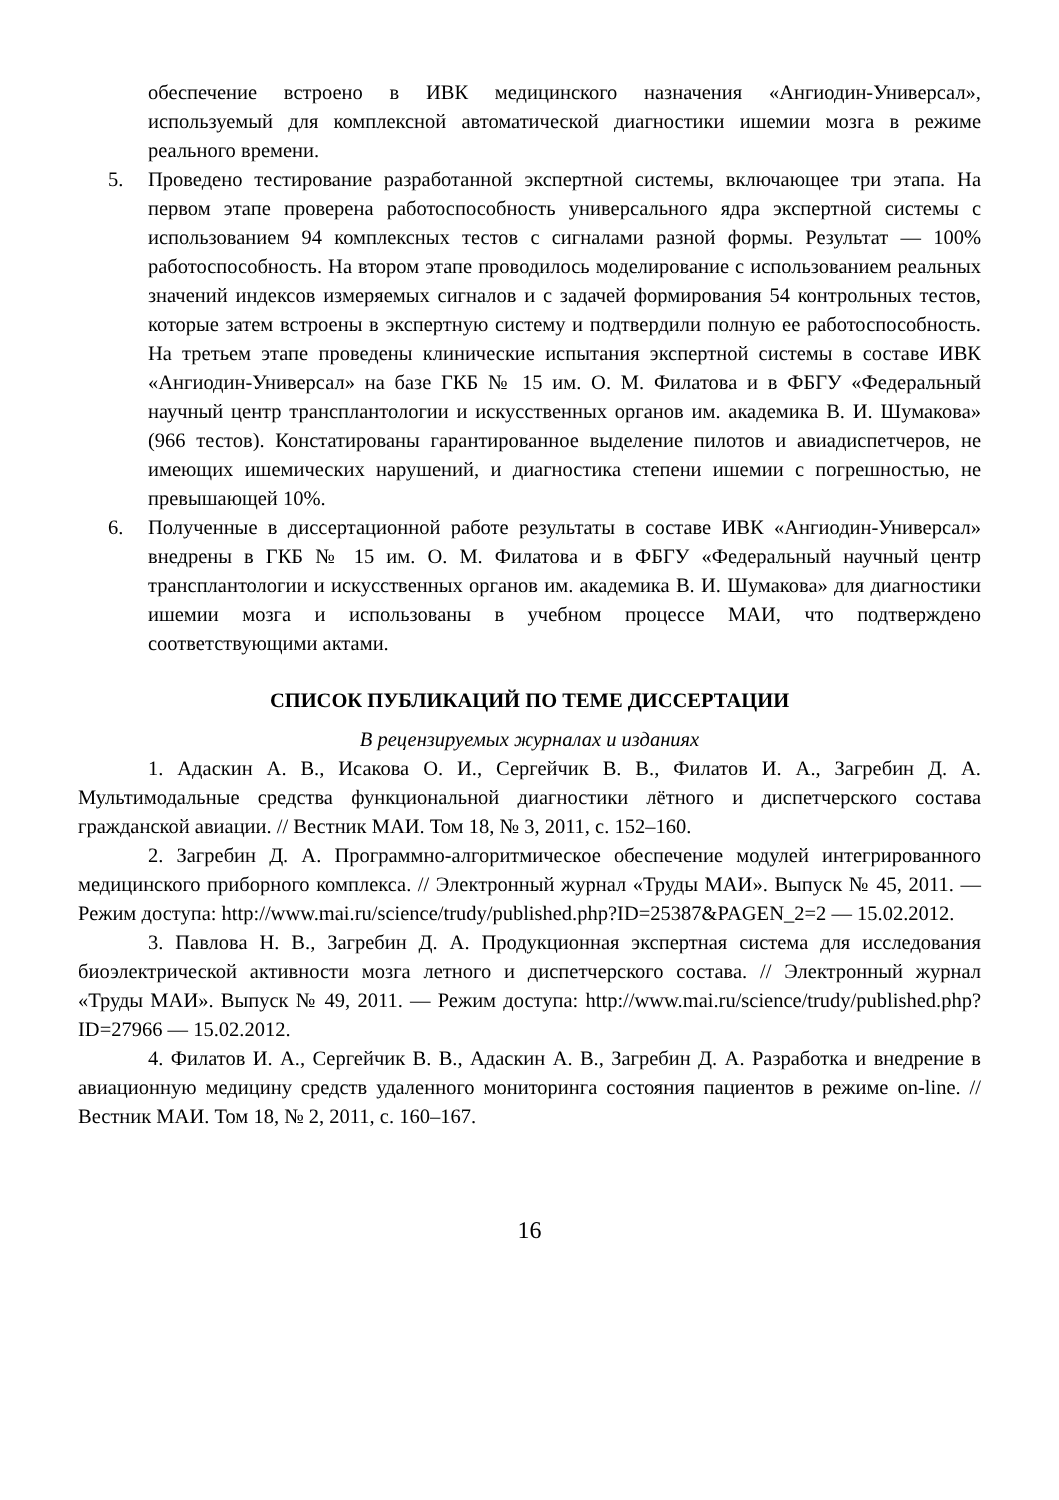обеспечение встроено в ИВК медицинского назначения «Ангиодин-Универсал», используемый для комплексной автоматической диагностики ишемии мозга в режиме реального времени.
5. Проведено тестирование разработанной экспертной системы, включающее три этапа. На первом этапе проверена работоспособность универсального ядра экспертной системы с использованием 94 комплексных тестов с сигналами разной формы. Результат — 100% работоспособность. На втором этапе проводилось моделирование с использованием реальных значений индексов измеряемых сигналов и с задачей формирования 54 контрольных тестов, которые затем встроены в экспертную систему и подтвердили полную ее работоспособность. На третьем этапе проведены клинические испытания экспертной системы в составе ИВК «Ангиодин-Универсал» на базе ГКБ № 15 им. О. М. Филатова и в ФБГУ «Федеральный научный центр трансплантологии и искусственных органов им. академика В. И. Шумакова» (966 тестов). Констатированы гарантированное выделение пилотов и авиадиспетчеров, не имеющих ишемических нарушений, и диагностика степени ишемии с погрешностью, не превышающей 10%.
6. Полученные в диссертационной работе результаты в составе ИВК «Ангиодин-Универсал» внедрены в ГКБ № 15 им. О. М. Филатова и в ФБГУ «Федеральный научный центр трансплантологии и искусственных органов им. академика В. И. Шумакова» для диагностики ишемии мозга и использованы в учебном процессе МАИ, что подтверждено соответствующими актами.
СПИСОК ПУБЛИКАЦИЙ ПО ТЕМЕ ДИССЕРТАЦИИ
В рецензируемых журналах и изданиях
1. Адаскин А. В., Исакова О. И., Сергейчик В. В., Филатов И. А., Загребин Д. А. Мультимодальные средства функциональной диагностики лётного и диспетчерского состава гражданской авиации. // Вестник МАИ. Том 18, № 3, 2011, с. 152–160.
2. Загребин Д. А. Программно-алгоритмическое обеспечение модулей интегрированного медицинского приборного комплекса. // Электронный журнал «Труды МАИ». Выпуск № 45, 2011. — Режим доступа: http://www.mai.ru/science/trudy/published.php?ID=25387&PAGEN_2=2 — 15.02.2012.
3. Павлова Н. В., Загребин Д. А. Продукционная экспертная система для исследования биоэлектрической активности мозга летного и диспетчерского состава. // Электронный журнал «Труды МАИ». Выпуск № 49, 2011. — Режим доступа: http://www.mai.ru/science/trudy/published.php?ID=27966 — 15.02.2012.
4. Филатов И. А., Сергейчик В. В., Адаскин А. В., Загребин Д. А. Разработка и внедрение в авиационную медицину средств удаленного мониторинга состояния пациентов в режиме on-line. // Вестник МАИ. Том 18, № 2, 2011, с. 160–167.
16